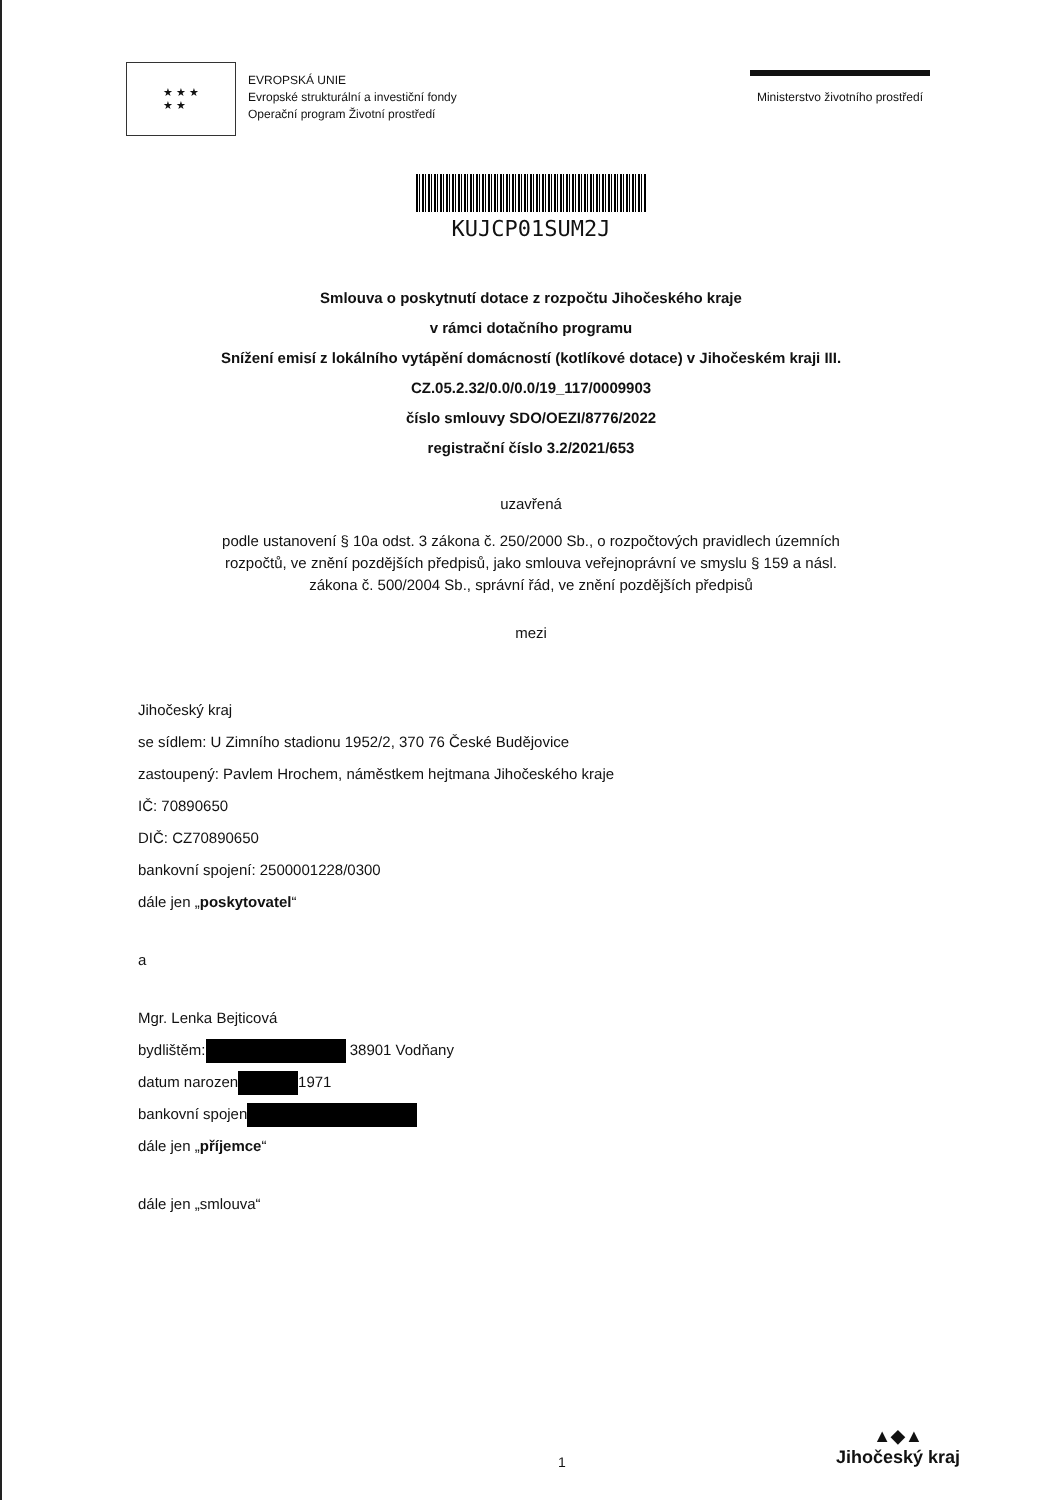★ ★ ★
★ ★
EVROPSKÁ UNIE
Evropské strukturální a investiční fondy
Operační program Životní prostředí
Ministerstvo životního prostředí
KUJCP01SUM2J
Smlouva o poskytnutí dotace z rozpočtu Jihočeského kraje
v rámci dotačního programu
Snížení emisí z lokálního vytápění domácností (kotlíkové dotace) v Jihočeském kraji III.
CZ.05.2.32/0.0/0.0/19_117/0009903
číslo smlouvy SDO/OEZI/8776/2022
registrační číslo 3.2/2021/653
uzavřená
podle ustanovení § 10a odst. 3 zákona č. 250/2000 Sb., o rozpočtových pravidlech územních
rozpočtů, ve znění pozdějších předpisů, jako smlouva veřejnoprávní ve smyslu § 159 a násl.
zákona č. 500/2004 Sb., správní řád, ve znění pozdějších předpisů
mezi
Jihočeský kraj
se sídlem: U Zimního stadionu 1952/2, 370 76 České Budějovice
zastoupený: Pavlem Hrochem, náměstkem hejtmana Jihočeského kraje
IČ: 70890650
DIČ: CZ70890650
bankovní spojení: 2500001228/0300
dále jen „poskytovatel“
a
Mgr. Lenka Bejticová
bydlištěm: 38901 Vodňany
datum narozen 1971
bankovní spojen
dále jen „příjemce“
dále jen „smlouva“
1
▲◆▲
Jihočeský kraj